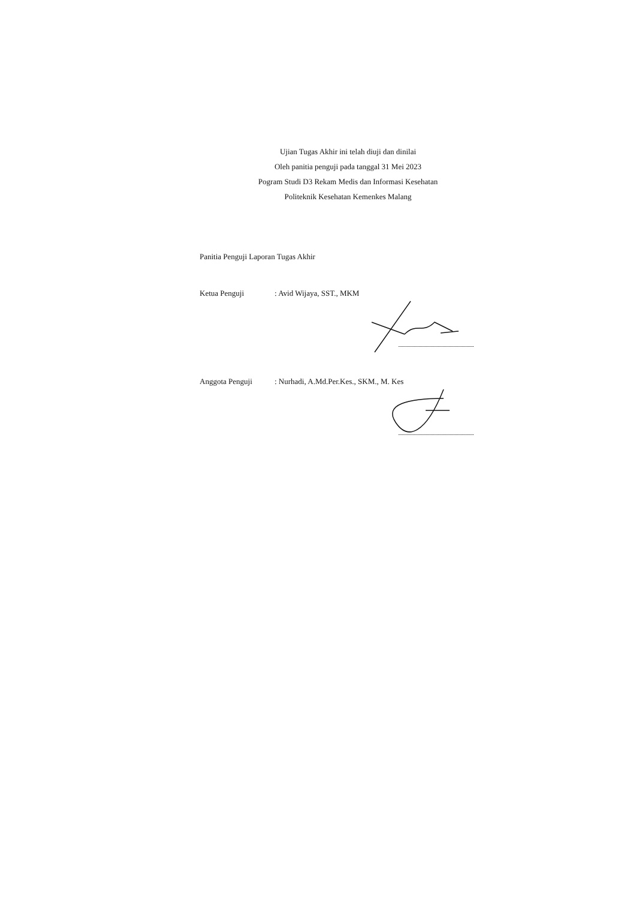Ujian Tugas Akhir ini telah diuji dan dinilai
Oleh panitia penguji pada tanggal 31 Mei 2023
Pogram Studi D3 Rekam Medis dan Informasi Kesehatan
Politeknik Kesehatan Kemenkes Malang
Panitia Penguji Laporan Tugas Akhir
Ketua Penguji : Avid Wijaya, SST., MKM
Anggota Penguji : Nurhadi, A.Md.Per.Kes., SKM., M. Kes